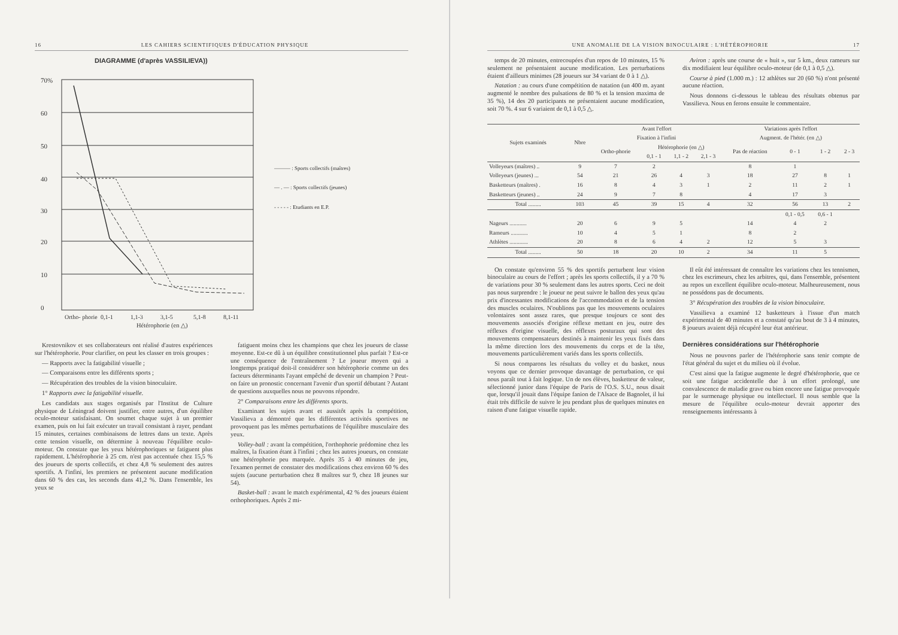16 LES CAHIERS SCIENTIFIQUES D'ÉDUCATION PHYSIQUE
DIAGRAMME (d'après VASSILIEVA))
70%
60
50
40
30
20
10
0
Ortho- phorie
0,1-1
1,1-3
3,1-5
5,1-8
8,1-11
Hétérophorie (en △)
——— : Sports collectifs (maîtres)
— . — : Sports collectifs (jeunes)
- - - - - : Etudiants en E.P.
Krestovnikov et ses collaborateurs ont réalisé d'autres expériences sur l'hétérophorie. Pour clarifier, on peut les classer en trois groupes :
— Rapports avec la fatigabilité visuelle ;
— Comparaisons entre les différents sports ;
— Récupération des troubles de la vision binoculaire.
1° Rapports avec la fatigabilité visuelle.
Les candidats aux stages organisés par l'Institut de Culture physique de Léningrad doivent justifier, entre autres, d'un équilibre oculo-moteur satisfaisant. On soumet chaque sujet à un premier examen, puis on lui fait exécuter un travail consistant à rayer, pendant 15 minutes, certaines combinaisons de lettres dans un texte. Après cette tension visuelle, on détermine à nouveau l'équilibre oculo-moteur. On constate que les yeux hétérophoriques se fatiguent plus rapidement. L'hétérophorie à 25 cm. n'est pas accentuée chez 15,5 % des joueurs de sports collectifs, et chez 4,8 % seulement des autres sportifs. A l'infini, les premiers ne présentent aucune modification dans 60 % des cas, les seconds dans 41,2 %. Dans l'ensemble, les yeux se
fatiguent moins chez les champions que chez les joueurs de classe moyenne. Est-ce dû à un équilibre constitutionnel plus parfait ? Est-ce une conséquence de l'entraînement ? Le joueur moyen qui a longtemps pratiqué doit-il considérer son hétérophorie comme un des facteurs déterminants l'ayant empêché de devenir un champion ? Peut-on faire un pronostic concernant l'avenir d'un sportif débutant ? Autant de questions auxquelles nous ne pouvons répondre.
2° Comparaisons entre les différents sports.
Examinant les sujets avant et aussitôt après la compétition, Vassilieva a démontré que les différentes activités sportives ne provoquent pas les mêmes perturbations de l'équilibre musculaire des yeux.
Volley-ball : avant la compétition, l'orthophorie prédomine chez les maîtres, la fixation étant à l'infini ; chez les autres joueurs, on constate une hétérophorie peu marquée. Après 35 à 40 minutes de jeu, l'examen permet de constater des modifications chez environ 60 % des sujets (aucune perturbation chez 8 maîtres sur 9, chez 18 jeunes sur 54).
Basket-ball : avant le match expérimental, 42 % des joueurs étaient orthophoriques. Après 2 mi-
UNE ANOMALIE DE LA VISION BINOCULAIRE : L'HÉTÉROPHORIE 17
temps de 20 minutes, entrecoupées d'un repos de 10 minutes, 15 % seulement ne présentaient aucune modification. Les perturbations étaient d'ailleurs minimes (28 joueurs sur 34 variant de 0 à 1 △).
Natation : au cours d'une compétition de natation (un 400 m. ayant augmenté le nombre des pulsations de 80 % et la tension maxima de 35 %), 14 des 20 participants ne présentaient aucune modification, soit 70 %. 4 sur 6 variaient de 0,1 à 0,5 △.
Aviron : après une course de « huit », sur 5 km., deux rameurs sur dix modifiaient leur équilibre oculo-moteur (de 0,1 à 0,5 △).
Course à pied (1.000 m.) : 12 athlètes sur 20 (60 %) n'ont présenté aucune réaction.
Nous donnons ci-dessous le tableau des résultats obtenus par Vassilieva. Nous en ferons ensuite le commentaire.
| Sujets examinés | Nbre | Avant l'effort | | | | Variations après l'effort | | | |
| --- | --- | --- | --- | --- | --- | --- | --- | --- | --- |
| | | Fixation à l'infini | | | | Augment. de l'hétér. (en △) | | | |
| | | Ortho-phorie | Hétérophorie (en △) | | | Pas de réaction | 0 - 1 | 1 - 2 | 2 - 3 |
| | | | 0,1 - 1 | 1,1 - 2 | 2,1 - 3 | | | | |
| Volleyeurs (maîtres) .. | 9 | 7 | 2 | | | 8 | 1 | | |
| Volleyeurs (jeunes) ... | 54 | 21 | 26 | 4 | 3 | 18 | 27 | 8 | 1 |
| Basketteurs (maîtres) . | 16 | 8 | 4 | 3 | 1 | 2 | 11 | 2 | 1 |
| Basketteurs (jeunes) .. | 24 | 9 | 7 | 8 | | 4 | 17 | 3 | |
| Total ......... | 103 | 45 | 39 | 15 | 4 | 32 | 56 | 13 | 2 |
| | | | | | | | 0,1 - 0,5 | 0,6 - 1 | |
| Nageurs ............ | 20 | 6 | 9 | 5 | | 14 | 4 | 2 | |
| Rameurs ............ | 10 | 4 | 5 | 1 | | 8 | 2 | | |
| Athlètes ............. | 20 | 8 | 6 | 4 | 2 | 12 | 5 | 3 | |
| Total ......... | 50 | 18 | 20 | 10 | 2 | 34 | 11 | 5 | |
On constate qu'environ 55 % des sportifs perturbent leur vision binoculaire au cours de l'effort ; après les sports collectifs, il y a 70 % de variations pour 30 % seulement dans les autres sports. Ceci ne doit pas nous surprendre : le joueur ne peut suivre le ballon des yeux qu'au prix d'incessantes modifications de l'accommodation et de la tension des muscles oculaires. N'oublions pas que les mouvements oculaires volontaires sont assez rares, que presque toujours ce sont des mouvements associés d'origine réflexe mettant en jeu, outre des réflexes d'origine visuelle, des réflexes posturaux qui sont des mouvements compensateurs destinés à maintenir les yeux fixés dans la même direction lors des mouvements du corps et de la tête, mouvements particulièrement variés dans les sports collectifs.
Si nous comparons les résultats du volley et du basket, nous voyons que ce dernier provoque davantage de perturbation, ce qui nous paraît tout à fait logique. Un de nos élèves, basketteur de valeur, sélectionné junior dans l'équipe de Paris de l'O.S. S.U., nous disait que, lorsqu'il jouait dans l'équipe fanion de l'Alsace de Bagnolet, il lui était très difficile de suivre le jeu pendant plus de quelques minutes en raison d'une fatigue visuelle rapide.
Il eût été intéressant de connaître les variations chez les tennismen, chez les escrimeurs, chez les arbitres, qui, dans l'ensemble, présentent au repos un excellent équilibre oculo-moteur. Malheureusement, nous ne possédons pas de documents.
3° Récupération des troubles de la vision binoculaire.
Vassilieva a examiné 12 basketteurs à l'issue d'un match expérimental de 40 minutes et a constaté qu'au bout de 3 à 4 minutes, 8 joueurs avaient déjà récupéré leur état antérieur.
Dernières considérations sur l'hétérophorie
Nous ne pouvons parler de l'hétérophorie sans tenir compte de l'état général du sujet et du milieu où il évolue.
C'est ainsi que la fatigue augmente le degré d'hétérophorie, que ce soit une fatigue accidentelle due à un effort prolongé, une convalescence de maladie grave ou bien encore une fatigue provoquée par le surmenage physique ou intellectuel. Il nous semble que la mesure de l'équilibre oculo-moteur devrait apporter des renseignements intéressants à